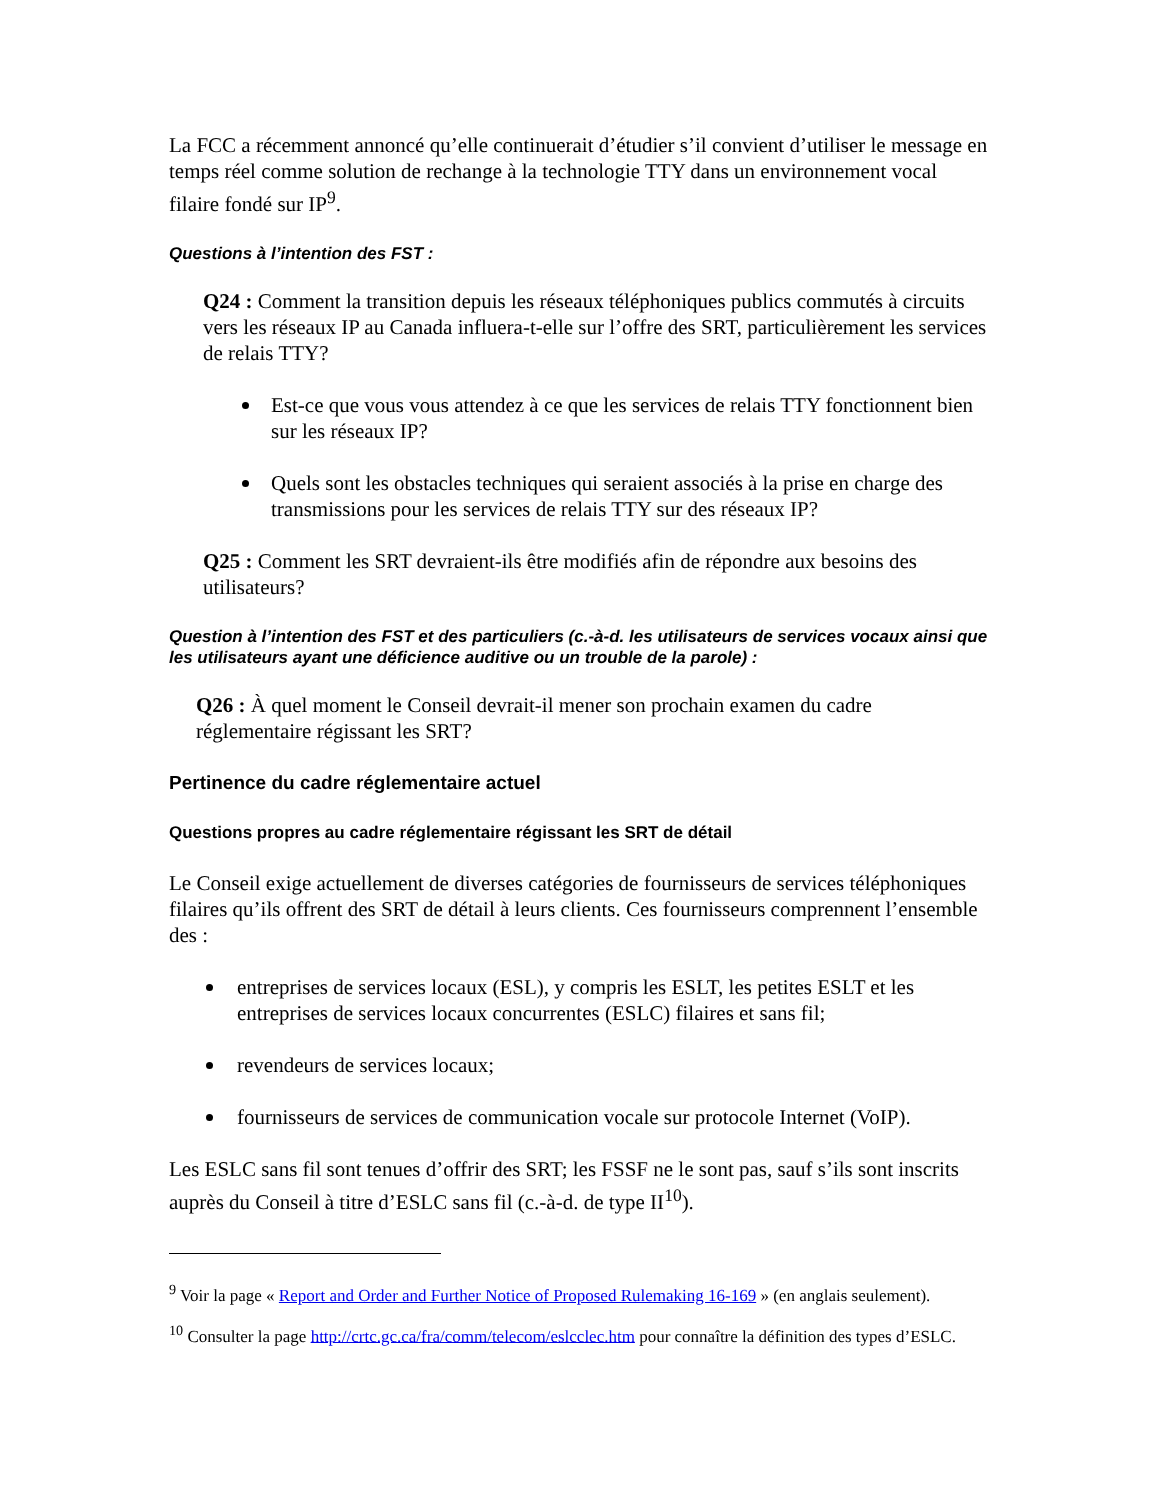La FCC a récemment annoncé qu’elle continuerait d’étudier s’il convient d’utiliser le message en temps réel comme solution de rechange à la technologie TTY dans un environnement vocal filaire fondé sur IP<sup>9</sup>.
Questions à l’intention des FST :
Q24 : Comment la transition depuis les réseaux téléphoniques publics commutés à circuits vers les réseaux IP au Canada influera-t-elle sur l’offre des SRT, particulièrement les services de relais TTY?
Est-ce que vous vous attendez à ce que les services de relais TTY fonctionnent bien sur les réseaux IP?
Quels sont les obstacles techniques qui seraient associés à la prise en charge des transmissions pour les services de relais TTY sur des réseaux IP?
Q25 : Comment les SRT devraient-ils être modifiés afin de répondre aux besoins des utilisateurs?
Question à l’intention des FST et des particuliers (c.-à-d. les utilisateurs de services vocaux ainsi que les utilisateurs ayant une déficience auditive ou un trouble de la parole) :
Q26 : À quel moment le Conseil devrait-il mener son prochain examen du cadre réglementaire régissant les SRT?
Pertinence du cadre réglementaire actuel
Questions propres au cadre réglementaire régissant les SRT de détail
Le Conseil exige actuellement de diverses catégories de fournisseurs de services téléphoniques filaires qu’ils offrent des SRT de détail à leurs clients. Ces fournisseurs comprennent l’ensemble des :
entreprises de services locaux (ESL), y compris les ESLT, les petites ESLT et les entreprises de services locaux concurrentes (ESLC) filaires et sans fil;
revendeurs de services locaux;
fournisseurs de services de communication vocale sur protocole Internet (VoIP).
Les ESLC sans fil sont tenues d’offrir des SRT; les FSSF ne le sont pas, sauf s’ils sont inscrits auprès du Conseil à titre d’ESLC sans fil (c.-à-d. de type II<sup>10</sup>).
<sup>9</sup> Voir la page « Report and Order and Further Notice of Proposed Rulemaking 16-169 » (en anglais seulement).
<sup>10</sup> Consulter la page http://crtc.gc.ca/fra/comm/telecom/eslcclec.htm pour connaître la définition des types d’ESLC.